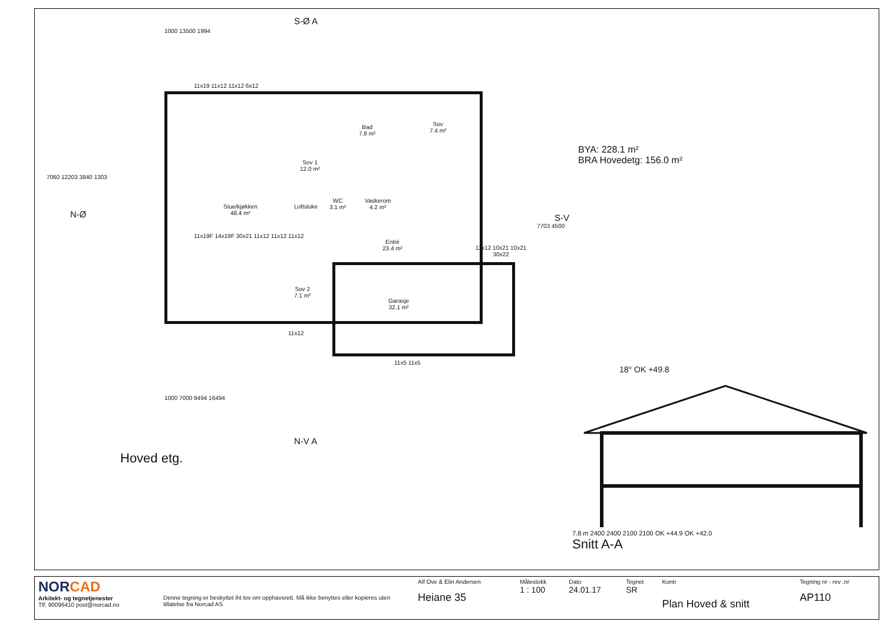S-Ø A
1000 13500 1994
N-Ø
7060 12203 3840 1303
11x19 11x12 11x12 6x12
Stue/kjøkken
48.4 m²
Sov 1
12.0 m²
Bad
7.8 m²
Sov
7.4 m²
Loftsluke
WC
3.1 m²
Vaskerom
4.2 m²
Entré
23.4 m²
Sov 2
7.1 m²
Garasje
32.1 m²
11x19F 14x19F 30x21 11x12 11x12 11x12
11x12
11x5 11x5
11x12 10x21 10x21 30x22
1000 7000 8494 16494
N-V A
Hoved etg.
BYA: 228.1 m²
BRA Hovedetg: 156.0 m²
S-V
7703 4500
18° OK +49.8
7.8 m 2400 2400 2100 2100 OK +44.9 OK +42.0
Snitt A-A
| NOR CAD Arkitekt- og tegnetjenester Tlf: 90096410 post@norcad.no | Denne tegning er beskyttet iht lov om opphavsrett. Må ikke benyttes eller kopieres uten tillatelse fra Norcad AS | Alf Ove & Elin Andersen Heiane 35 | Målestokk 1 : 100 | Dato 24.01.17 | Tegnet SR | Kontr Plan Hoved & snitt | Tegning nr - rev .nr AP110 |